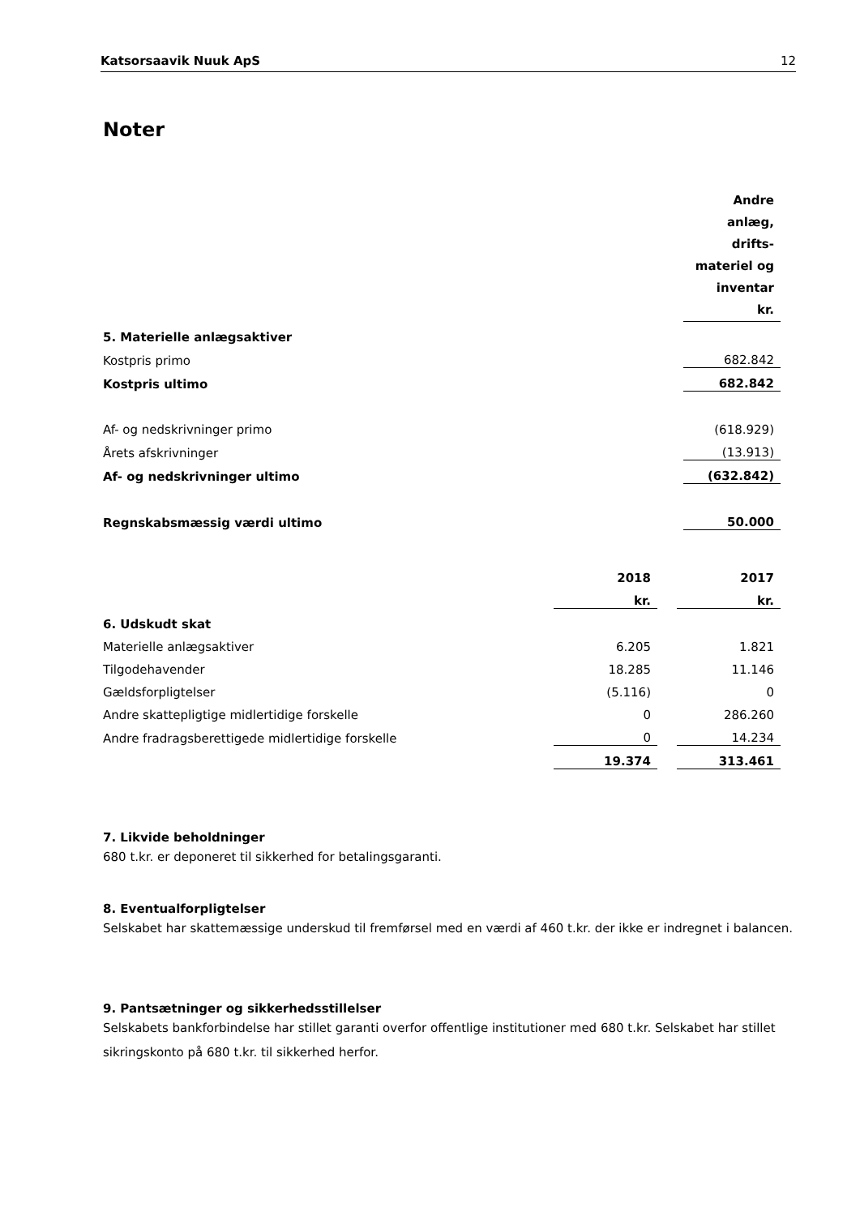Katsorsaavik Nuuk ApS 12
Noter
| | Andre anlæg, drifts- materiel og inventar kr. |
| 5. Materielle anlægsaktiver | |
| Kostpris primo | 682.842 |
| Kostpris ultimo | 682.842 |
| Af- og nedskrivninger primo | (618.929) |
| Årets afskrivninger | (13.913) |
| Af- og nedskrivninger ultimo | (632.842) |
| Regnskabsmæssig værdi ultimo | 50.000 |
| | 2018 | | 2017 |
| | kr. | | kr. |
| 6. Udskudt skat | | | |
| Materielle anlægsaktiver | 6.205 | | 1.821 |
| Tilgodehavender | 18.285 | | 11.146 |
| Gældsforpligtelser | (5.116) | | 0 |
| Andre skattepligtige midlertidige forskelle | 0 | | 286.260 |
| Andre fradragsberettigede midlertidige forskelle | 0 | | 14.234 |
| | 19.374 | | 313.461 |
7. Likvide beholdninger
680 t.kr. er deponeret til sikkerhed for betalingsgaranti.
8. Eventualforpligtelser
Selskabet har skattemæssige underskud til fremførsel med en værdi af 460 t.kr. der ikke er indregnet i balancen.
9. Pantsætninger og sikkerhedsstillelser
Selskabets bankforbindelse har stillet garanti overfor offentlige institutioner med 680 t.kr. Selskabet har stillet sikringskonto på 680 t.kr. til sikkerhed herfor.